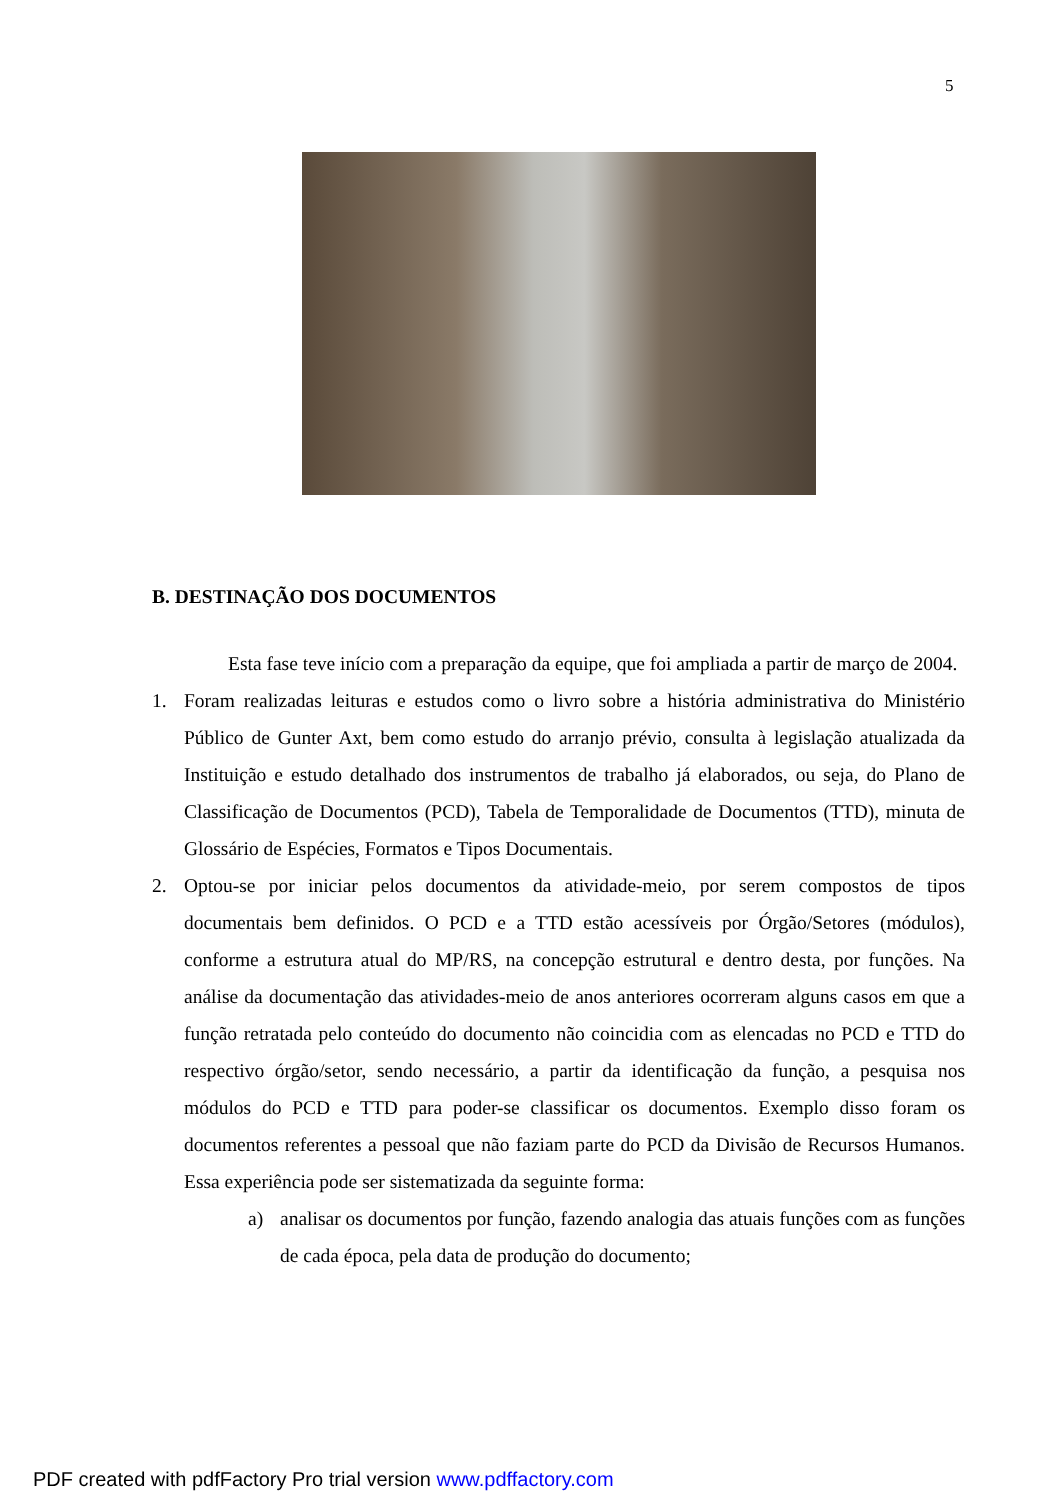5
B. DESTINAÇÃO DOS DOCUMENTOS
Esta fase teve início com a preparação da equipe, que foi ampliada a partir de março de 2004.
1. Foram realizadas leituras e estudos como o livro sobre a história administrativa do Ministério Público de Gunter Axt, bem como estudo do arranjo prévio, consulta à legislação atualizada da Instituição e estudo detalhado dos instrumentos de trabalho já elaborados, ou seja, do Plano de Classificação de Documentos (PCD), Tabela de Temporalidade de Documentos (TTD), minuta de Glossário de Espécies, Formatos e Tipos Documentais.
2. Optou-se por iniciar pelos documentos da atividade-meio, por serem compostos de tipos documentais bem definidos. O PCD e a TTD estão acessíveis por Órgão/Setores (módulos), conforme a estrutura atual do MP/RS, na concepção estrutural e dentro desta, por funções. Na análise da documentação das atividades-meio de anos anteriores ocorreram alguns casos em que a função retratada pelo conteúdo do documento não coincidia com as elencadas no PCD e TTD do respectivo órgão/setor, sendo necessário, a partir da identificação da função, a pesquisa nos módulos do PCD e TTD para poder-se classificar os documentos. Exemplo disso foram os documentos referentes a pessoal que não faziam parte do PCD da Divisão de Recursos Humanos. Essa experiência pode ser sistematizada da seguinte forma:
a) analisar os documentos por função, fazendo analogia das atuais funções com as funções de cada época, pela data de produção do documento;
PDF created with pdfFactory Pro trial version www.pdffactory.com